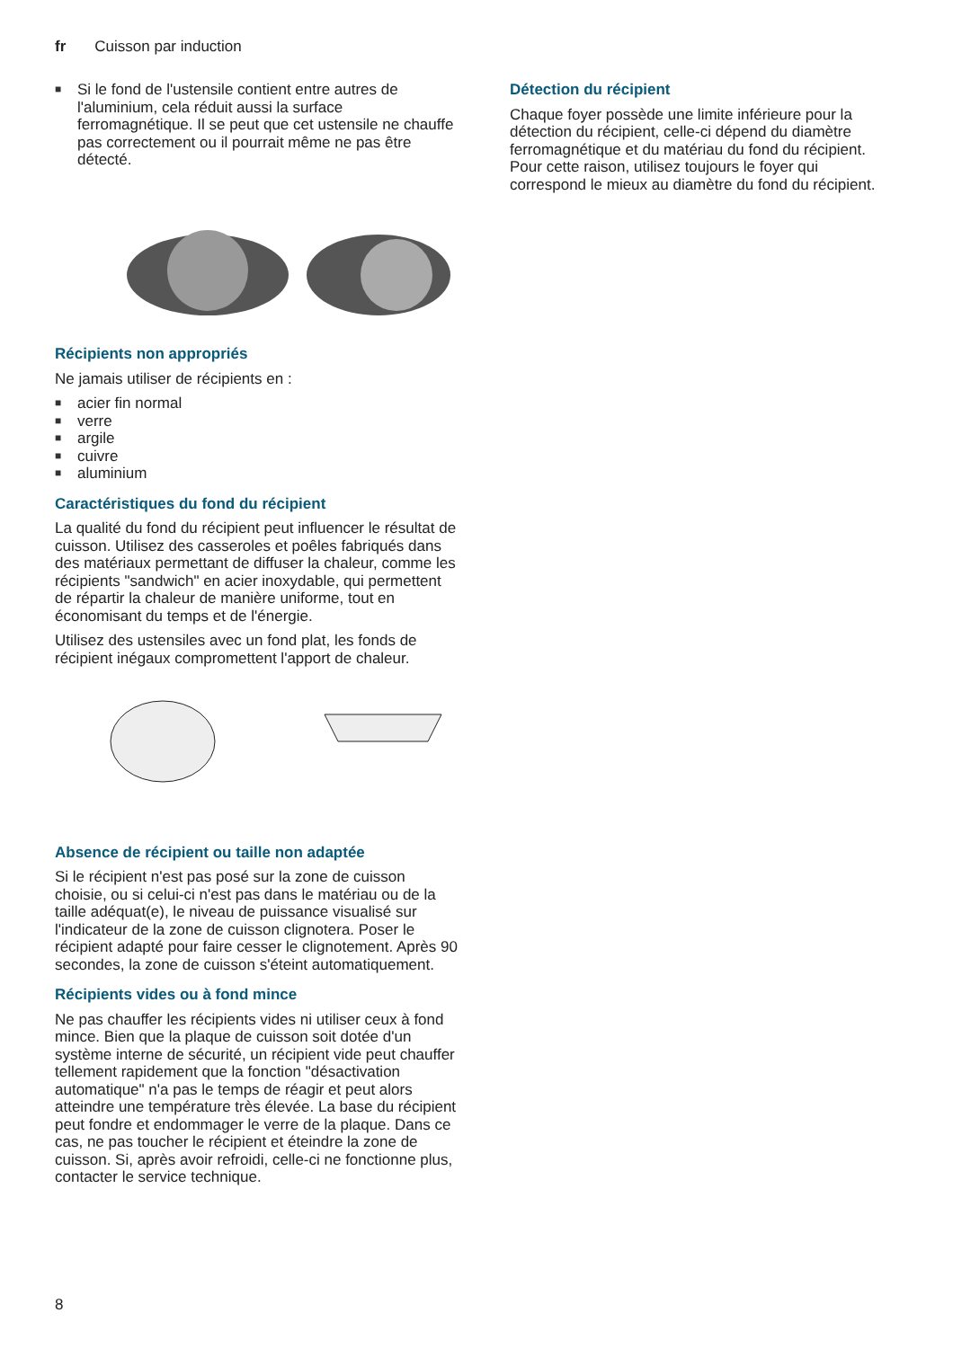fr Cuisson par induction
■ Si le fond de l'ustensile contient entre autres de l'aluminium, cela réduit aussi la surface ferromagnétique. Il se peut que cet ustensile ne chauffe pas correctement ou il pourrait même ne pas être détecté.
Récipients non appropriés
Ne jamais utiliser de récipients en :
■ acier fin normal
■ verre
■ argile
■ cuivre
■ aluminium
Caractéristiques du fond du récipient
La qualité du fond du récipient peut influencer le résultat de cuisson. Utilisez des casseroles et poêles fabriqués dans des matériaux permettant de diffuser la chaleur, comme les récipients "sandwich" en acier inoxydable, qui permettent de répartir la chaleur de manière uniforme, tout en économisant du temps et de l'énergie.
Utilisez des ustensiles avec un fond plat, les fonds de récipient inégaux compromettent l'apport de chaleur.
Absence de récipient ou taille non adaptée
Si le récipient n'est pas posé sur la zone de cuisson choisie, ou si celui-ci n'est pas dans le matériau ou de la taille adéquat(e), le niveau de puissance visualisé sur l'indicateur de la zone de cuisson clignotera. Poser le récipient adapté pour faire cesser le clignotement. Après 90 secondes, la zone de cuisson s'éteint automatiquement.
Récipients vides ou à fond mince
Ne pas chauffer les récipients vides ni utiliser ceux à fond mince. Bien que la plaque de cuisson soit dotée d'un système interne de sécurité, un récipient vide peut chauffer tellement rapidement que la fonction "désactivation automatique" n'a pas le temps de réagir et peut alors atteindre une température très élevée. La base du récipient peut fondre et endommager le verre de la plaque. Dans ce cas, ne pas toucher le récipient et éteindre la zone de cuisson. Si, après avoir refroidi, celle-ci ne fonctionne plus, contacter le service technique.
Détection du récipient
Chaque foyer possède une limite inférieure pour la détection du récipient, celle-ci dépend du diamètre ferromagnétique et du matériau du fond du récipient. Pour cette raison, utilisez toujours le foyer qui correspond le mieux au diamètre du fond du récipient.
8